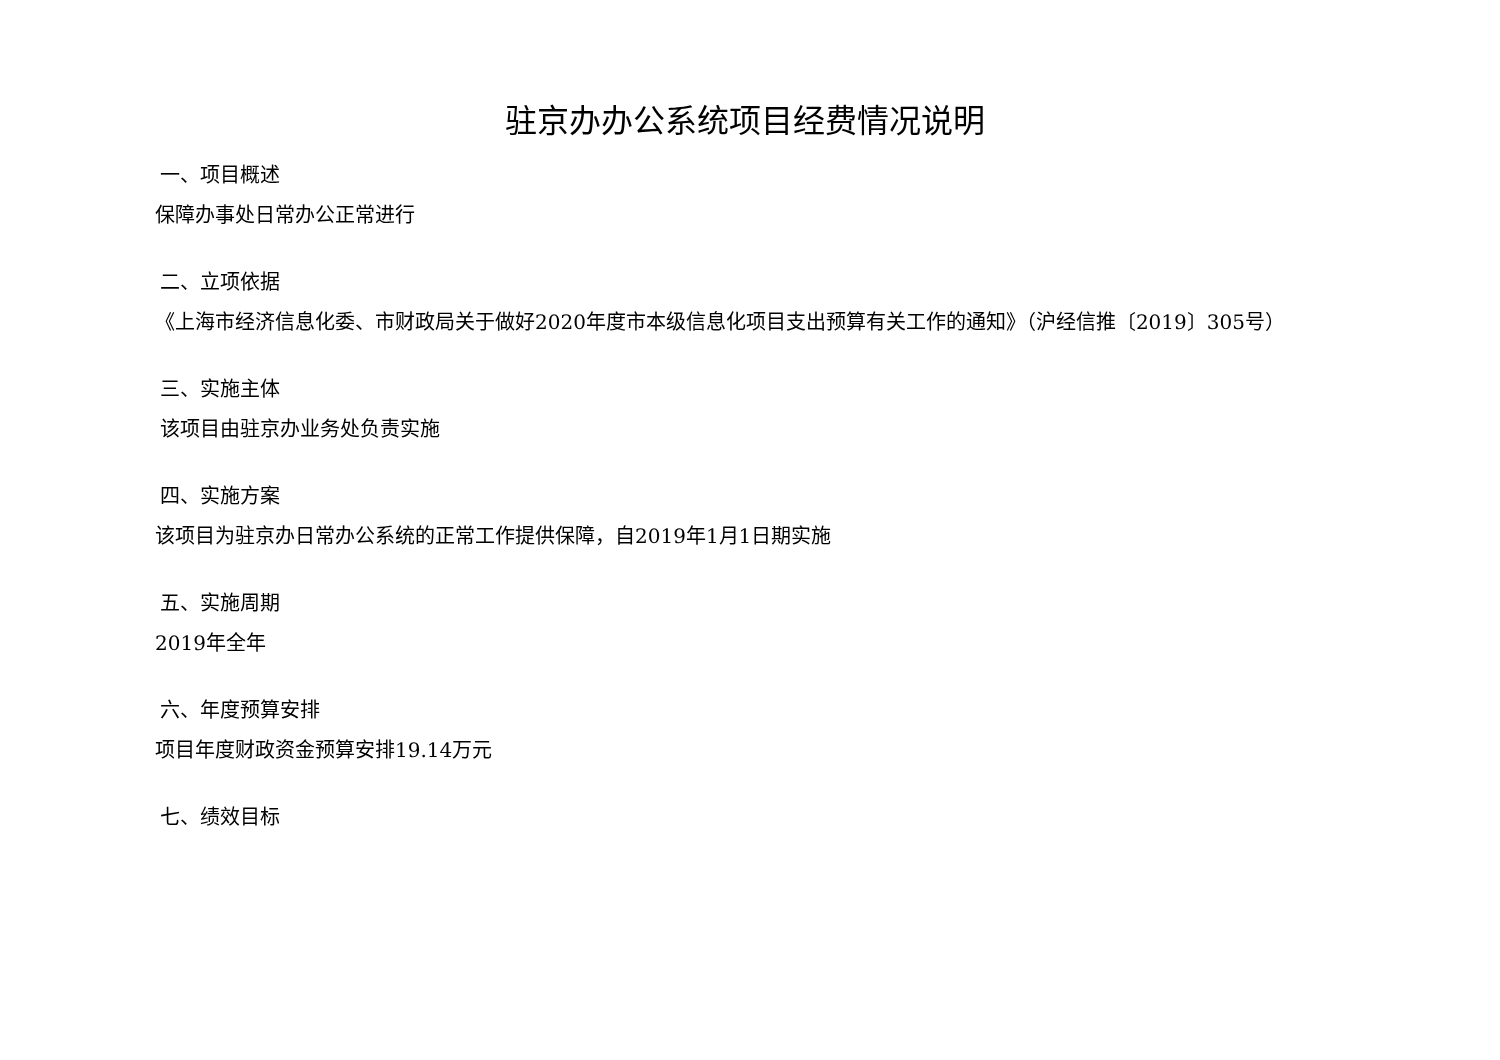驻京办办公系统项目经费情况说明
一、项目概述
保障办事处日常办公正常进行
二、立项依据
《上海市经济信息化委、市财政局关于做好2020年度市本级信息化项目支出预算有关工作的通知》（沪经信推〔2019〕305号）
三、实施主体
该项目由驻京办业务处负责实施
四、实施方案
该项目为驻京办日常办公系统的正常工作提供保障，自2019年1月1日期实施
五、实施周期
2019年全年
六、年度预算安排
项目年度财政资金预算安排19.14万元
七、绩效目标